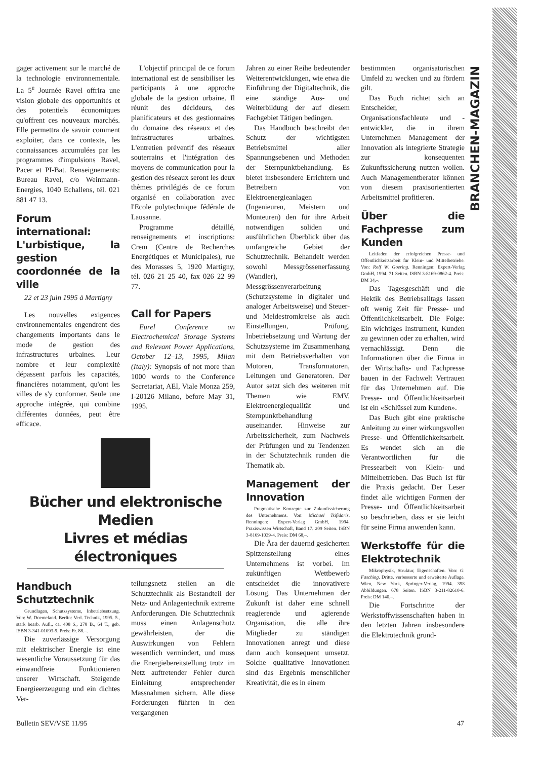BRANCHEN-MAGAZIN
gager activement sur le marché de la technologie environnementale. La 5<sup>e</sup> Journée Ravel offrira une vision globale des opportunités et des potentiels économiques qu'offrent ces nouveaux marchés. Elle permettra de savoir comment exploiter, dans ce contexte, les connaissances accumulées par les programmes d'impulsions Ravel, Pacer et PI-Bat. Renseignements: Bureau Ravel, c/o Weinmann-Energies, 1040 Echallens, tél. 021 881 47 13.
Forum international: L'urbistique, la gestion coordonnée de la ville
22 et 23 juin 1995 à Martigny
Les nouvelles exigences environnementales engendrent des changements importants dans le mode de gestion des infrastructures urbaines. Leur nombre et leur complexité dépassent parfois les capacités, financières notamment, qu'ont les villes de s'y conformer. Seule une approche intégrée, qui combine différentes données, peut être efficace.
L'objectif principal de ce forum international est de sensibiliser les participants à une approche globale de la gestion urbaine. Il réunit des décideurs, des planificateurs et des gestionnaires du domaine des réseaux et des infrastructures urbaines. L'entretien préventif des réseaux souterrains et l'intégration des moyens de communication pour la gestion des réseaux seront les deux thèmes privilégiés de ce forum organisé en collaboration avec l'Ecole polytechnique fédérale de Lausanne.
Programme détaillé, renseignements et inscriptions: Crem (Centre de Recherches Energétiques et Municipales), rue des Morasses 5, 1920 Martigny, tél. 026 21 25 40, fax 026 22 99 77.
Call for Papers
Eurel Conference on Electrochemical Storage Systems and Relevant Power Applications, October 12–13, 1995, Milan (Italy): Synopsis of not more than 1000 words to the Conference Secretariat, AEI, Viale Monza 259, I-20126 Milano, before May 31, 1995.
Jahren zu einer Reihe bedeutender Weiterentwicklungen, wie etwa die Einführung der Digitaltechnik, die eine ständige Aus- und Weiterbildung der auf diesem Fachgebiet Tätigen bedingen.
Das Handbuch beschreibt den Schutz der wichtigsten Betriebsmittel aller Spannungsebenen und Methoden der Sternpunktbehandlung. Es bietet insbesondere Errichtern und Betreibern von Elektroenergieanlagen (Ingenieuren, Meistern und Monteuren) den für ihre Arbeit notwendigen soliden und ausführlichen Überblick über das umfangreiche Gebiet der Schutztechnik. Behandelt werden sowohl Messgrössenerfassung (Wandler), Messgrössenverarbeitung (Schutzsysteme in digitaler und analoger Arbeitsweise) und Steuer- und Meldestromkreise als auch Einstellungen, Prüfung, Inbetriebsetzung und Wartung der Schutzsysteme im Zusammenhang mit dem Betriebsverhalten von Motoren, Transformatoren, Leitungen und Generatoren. Der Autor setzt sich des weiteren mit Themen wie EMV, Elektroenergiequalität und Sternpunktbehandlung auseinander. Hinweise zur Arbeitssicherheit, zum Nachweis der Prüfungen und zu Tendenzen in der Schutztechnik runden die Thematik ab.
Management der Innovation
Pragmatische Konzepte zur Zukunftssicherung des Unternehmens. Von: Michael Tsifidaris. Renningen: Expert-Verlag GmbH, 1994. Praxiswissen Wirtschaft, Band 17. 209 Seiten. ISBN 3-8169-1039-4. Preis: DM 68,–.
Die Ära der dauernd gesicherten Spitzenstellung eines Unternehmens ist vorbei. Im zukünftigen Wettbewerb entscheidet die innovativere Lösung. Das Unternehmen der Zukunft ist daher eine schnell reagierende und agierende Organisation, die alle ihre Mitglieder zu ständigen Innovationen anregt und diese dann auch konsequent umsetzt. Solche qualitative Innovationen sind das Ergebnis menschlicher Kreativität, die es in einem
bestimmten organisatorischen Umfeld zu wecken und zu fördern gilt.
Das Buch richtet sich an Entscheider, Organisationsfachleute und -entwickler, die in ihrem Unternehmen Management der Innovation als integrierte Strategie zur konsequenten Zukunftssicherung nutzen wollen. Auch Managementberater können von diesem praxisorientierten Arbeitsmittel profitieren.
Über die Fachpresse zum Kunden
Leitfaden der erfolgreichen Presse- und Öffentlichkeitsarbeit für Klein- und Mittelbetriebe. Von: Rolf W. Goering. Renningen: Expert-Verlag GmbH, 1994. 71 Seiten. ISBN 3-8169-0862-4. Preis: DM 34,–.
Das Tagesgeschäft und die Hektik des Betriebsalltags lassen oft wenig Zeit für Presse- und Öffentlichkeitsarbeit. Die Folge: Ein wichtiges Instrument, Kunden zu gewinnen oder zu erhalten, wird vernachlässigt. Denn die Informationen über die Firma in der Wirtschafts- und Fachpresse bauen in der Fachwelt Vertrauen für das Unternehmen auf. Die Presse- und Öffentlichkeitsarbeit ist ein «Schlüssel zum Kunden».
Das Buch gibt eine praktische Anleitung zu einer wirkungsvollen Presse- und Öffentlichkeitsarbeit. Es wendet sich an die Verantwortlichen für die Pressearbeit von Klein- und Mittelbetrieben. Das Buch ist für die Praxis gedacht. Der Leser findet alle wichtigen Formen der Presse- und Öffentlichkeitsarbeit so beschrieben, dass er sie leicht für seine Firma anwenden kann.
Werkstoffe für die Elektrotechnik
Mikrophysik, Struktur, Eigenschaften. Von: G. Fasching. Dritte, verbesserte und erweiterte Auflage. Wien, New York, Springer-Verlag, 1994. 398 Abbildungen. 678 Seiten. ISBN 3-211-82610-6. Preis: DM 140,–.
Die Fortschritte der Werkstoffwissenschaften haben in den letzten Jahren insbesondere die Elektrotechnik grund-
Bücher und elektronische Medien
Livres et médias électroniques
Handbuch Schutztechnik
Grundlagen, Schutzsysteme, Inbetriebsetzung. Von: W. Doemeland. Berlin: Verl. Technik, 1995. 5., stark bearb. Aufl., ca. 408 S., 278 B., 64 T., geb. ISBN 3-341-01093-9. Preis: Fr. 88.–.
Die zuverlässige Versorgung mit elektrischer Energie ist eine wesentliche Voraussetzung für das einwandfreie Funktionieren unserer Wirtschaft. Steigende Energieerzeugung und ein dichtes Ver-
teilungsnetz stellen an die Schutztechnik als Bestandteil der Netz- und Anlagentechnik extreme Anforderungen. Die Schutztechnik muss einen Anlagenschutz gewährleisten, der die Auswirkungen von Fehlern wesentlich vermindert, und muss die Energiebereitstellung trotz im Netz auftretender Fehler durch Einleitung entsprechender Massnahmen sichern. Alle diese Forderungen führten in den vergangenen
Bulletin SEV/VSE 11/95 47